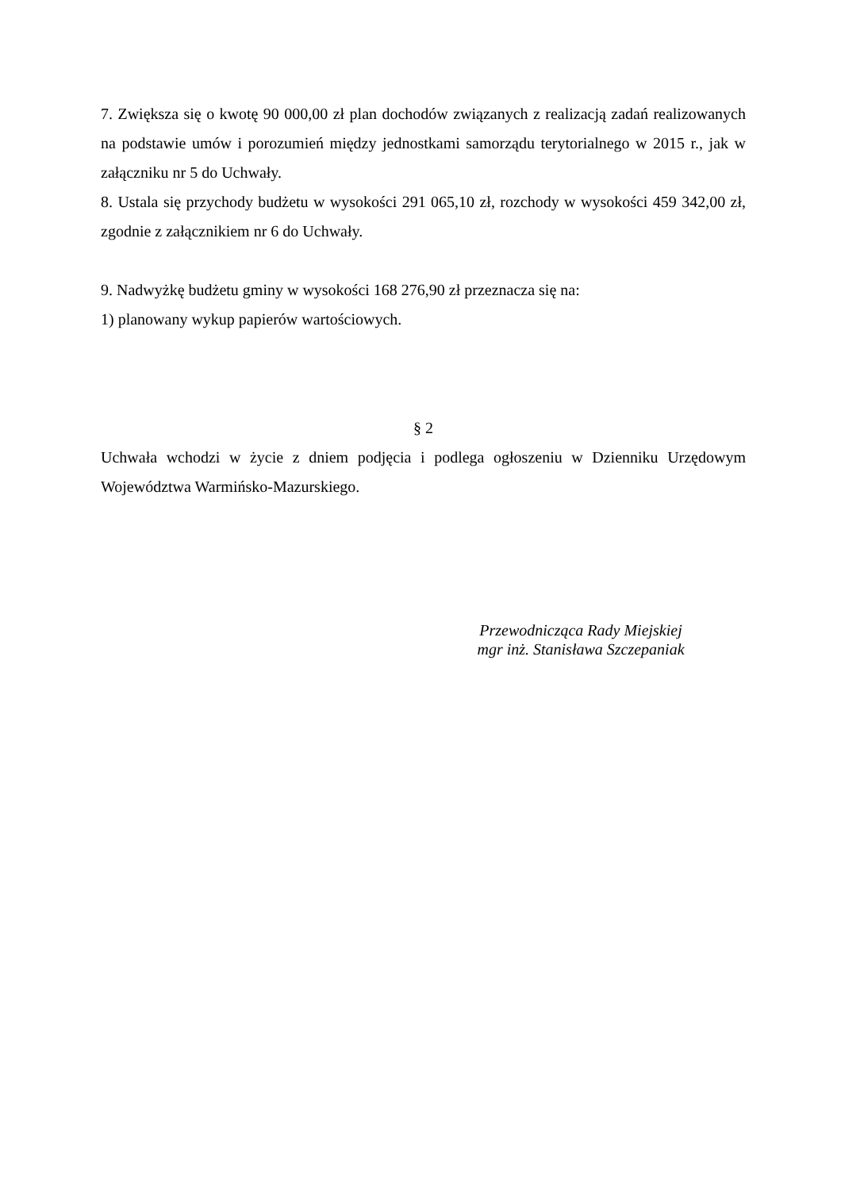7. Zwiększa się o kwotę 90 000,00 zł plan dochodów związanych z realizacją zadań realizowanych na podstawie umów i porozumień między jednostkami samorządu terytorialnego w 2015 r., jak w załączniku nr 5 do Uchwały.
8. Ustala się przychody budżetu w wysokości 291 065,10 zł, rozchody w wysokości 459 342,00 zł, zgodnie z załącznikiem nr 6 do Uchwały.
9. Nadwyżkę budżetu gminy w wysokości 168 276,90 zł przeznacza się na:
1) planowany wykup papierów wartościowych.
§ 2
Uchwała wchodzi w życie z dniem podjęcia i podlega ogłoszeniu w Dzienniku Urzędowym Województwa Warmińsko-Mazurskiego.
Przewodnicząca Rady Miejskiej
mgr inż. Stanisława Szczepaniak